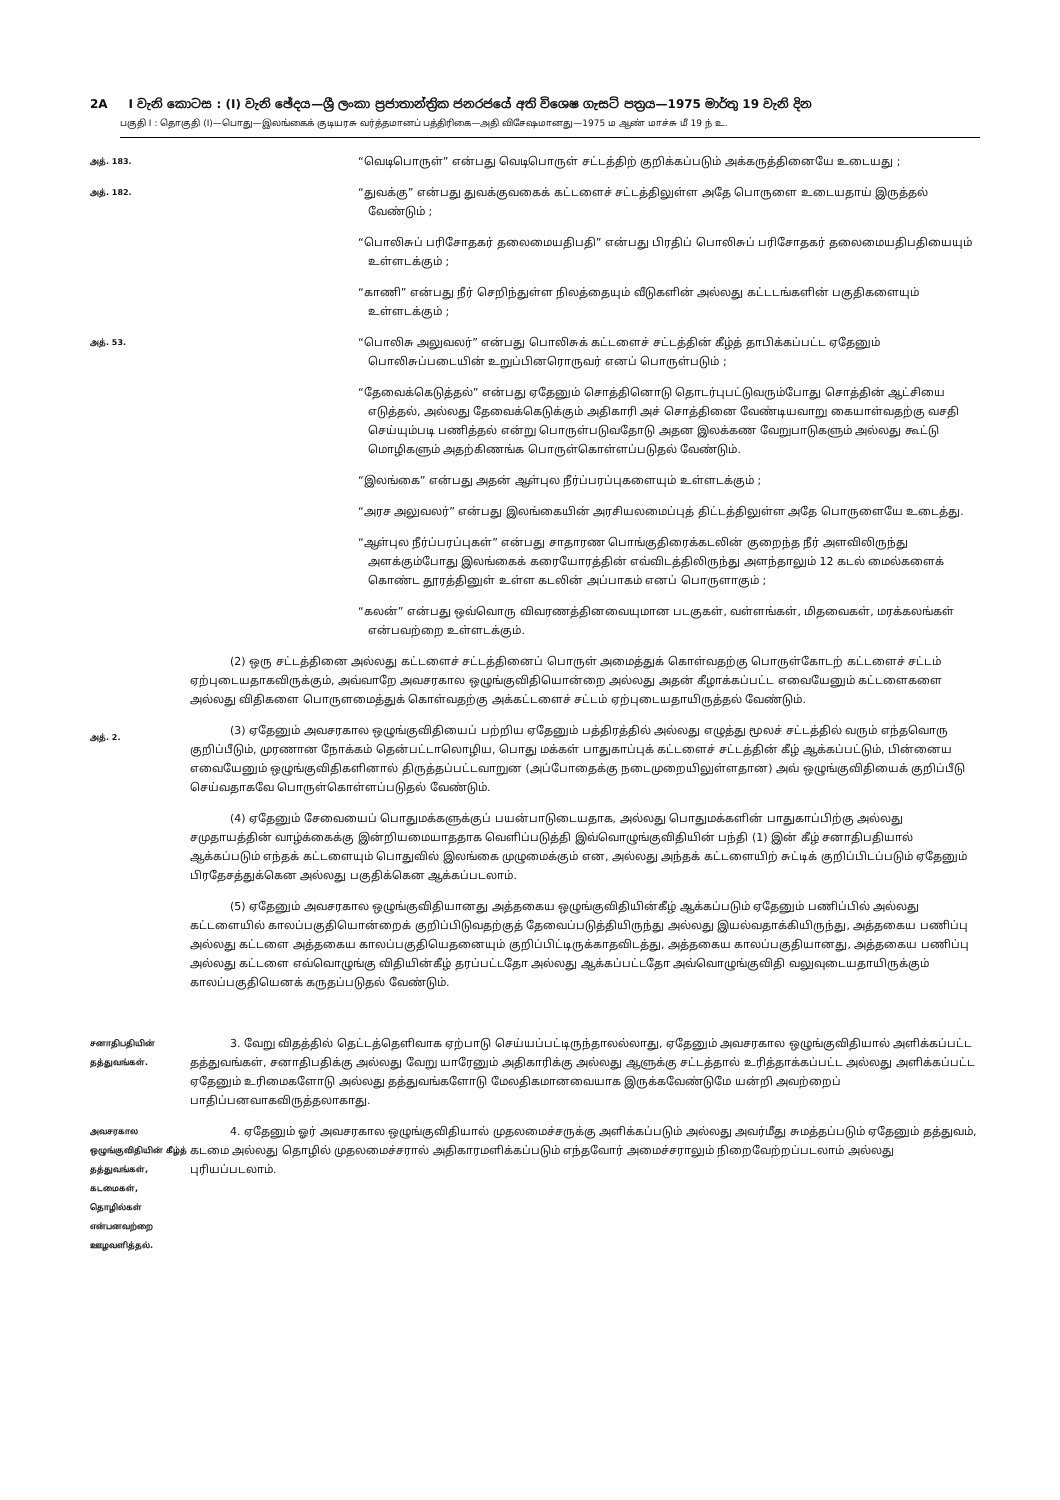2A I වැනි කොටස : (I) වැනි ඡේදය—ශ්‍රී ලංකා ප්‍රජාතාන්ත්‍රික ජනරජයේ අති විශෙෂ ගැසට් පත්‍රය—1975 මාර්තු 19 වැනි දින
பகுதி I : தொகுதி (I)—பொது—இலங்கைக் குடியரசு வர்த்தமானப் பத்திரிகை—அதி விசேஷமானது—1975 ம ஆண் மாச்சு மீ 19 ந் உ.
அத். 183.
“வெடிபொருள்” என்பது வெடிபொருள் சட்டத்திற் குறிக்கப்படும் அக்கருத்தினையே உடையது ;
அத். 182.
“துவக்கு” என்பது துவக்குவகைக் கட்டளைச் சட்டத்திலுள்ள அதே பொருளை உடையதாய் இருத்தல் வேண்டும் ;
“பொலிசுப் பரிசோதகர் தலைமையதிபதி” என்பது பிரதிப் பொலிசுப் பரிசோதகர் தலைமையதிபதியையும் உள்ளடக்கும் ;
“காணி” என்பது நீர் செறிந்துள்ள நிலத்தையும் வீடுகளின் அல்லது கட்டடங்களின் பகுதிகளையும் உள்ளடக்கும் ;
அத். 53.
“பொலிசு அலுவலர்” என்பது பொலிசுக் கட்டளைச் சட்டத்தின் கீழ்த் தாபிக்கப்பட்ட ஏதேனும் பொலிசுப்படையின் உறுப்பினரொருவர் எனப் பொருள்படும் ;
“தேவைக்கெடுத்தல்” என்பது ஏதேனும் சொத்தினொடு தொடர்புபட்டுவரும்போது சொத்தின் ஆட்சியை எடுத்தல், அல்லது தேவைக்கெடுக்கும் அதிகாரி அச் சொத்தினை வேண்டியவாறு கையாள்வதற்கு வசதி செய்யும்படி பணித்தல் என்று பொருள்படுவதோடு அதன இலக்கண வேறுபாடுகளும் அல்லது கூட்டு மொழிகளும் அதற்கிணங்க பொருள்கொள்ளப்படுதல் வேண்டும்.
“இலங்கை” என்பது அதன் ஆள்புல நீர்ப்பரப்புகளையும் உள்ளடக்கும் ;
“அரச அலுவலர்” என்பது இலங்கையின் அரசியலமைப்புத் திட்டத்திலுள்ள அதே பொருளையே உடைத்து.
“ஆள்புல நீர்ப்பரப்புகள்” என்பது சாதாரண பொங்குதிரைக்கடலின் குறைந்த நீர் அளவிலிருந்து அளக்கும்போது இலங்கைக் கரையோரத்தின் எவ்விடத்திலிருந்து அளந்தாலும் 12 கடல் மைல்களைக் கொண்ட தூரத்தினுள் உள்ள கடலின் அப்பாகம் எனப் பொருளாகும் ;
“கலன்” என்பது ஒவ்வொரு விவரணத்தினவையுமான படகுகள், வள்ளங்கள், மிதவைகள், மரக்கலங்கள் என்பவற்றை உள்ளடக்கும்.
அத். 2.
(2) ஒரு சட்டத்தினை அல்லது கட்டளைச் சட்டத்தினைப் பொருள் அமைத்துக் கொள்வதற்கு பொருள்கோடற் கட்டளைச் சட்டம் ஏற்புடையதாகவிருக்கும், அவ்வாறே அவசரகால ஒழுங்குவிதியொன்றை அல்லது அதன் கீழாக்கப்பட்ட எவையேனும் கட்டளைகளை அல்லது விதிகளை பொருளமைத்துக் கொள்வதற்கு அக்கட்டளைச் சட்டம் ஏற்புடையதாயிருத்தல் வேண்டும்.
(3) ஏதேனும் அவசரகால ஒழுங்குவிதியைப் பற்றிய ஏதேனும் பத்திரத்தில் அல்லது எழுத்து மூலச் சட்டத்தில் வரும் எந்தவொரு குறிப்பீடும், முரணான நோக்கம் தென்பட்டாலொழிய, பொது மக்கள் பாதுகாப்புக் கட்டளைச் சட்டத்தின் கீழ் ஆக்கப்பட்டும், பின்னைய எவையேனும் ஒழுங்குவிதிகளினால் திருத்தப்பட்டவாறுன (அப்போதைக்கு நடைமுறையிலுள்ளதான) அவ் ஒழுங்குவிதியைக் குறிப்பீடு செய்வதாகவே பொருள்கொள்ளப்படுதல் வேண்டும்.
(4) ஏதேனும் சேவையைப் பொதுமக்களுக்குப் பயன்பாடுடையதாக, அல்லது பொதுமக்களின் பாதுகாப்பிற்கு அல்லது சமுதாயத்தின் வாழ்க்கைக்கு இன்றியமையாததாக வெளிப்படுத்தி இவ்வொழுங்குவிதியின் பந்தி (1) இன் கீழ் சனாதிபதியால் ஆக்கப்படும் எந்தக் கட்டளையும் பொதுவில் இலங்கை முழுமைக்கும் என, அல்லது அந்தக் கட்டளையிற் சுட்டிக் குறிப்பிடப்படும் ஏதேனும் பிரதேசத்துக்கென அல்லது பகுதிக்கென ஆக்கப்படலாம்.
(5) ஏதேனும் அவசரகால ஒழுங்குவிதியானது அத்தகைய ஒழுங்குவிதியின்கீழ் ஆக்கப்படும் ஏதேனும் பணிப்பில் அல்லது கட்டளையில் காலப்பகுதியொன்றைக் குறிப்பிடுவதற்குத் தேவைப்படுத்தியிருந்து அல்லது இயல்வதாக்கியிருந்து, அத்தகைய பணிப்பு அல்லது கட்டளை அத்தகைய காலப்பகுதியெதனையும் குறிப்பிட்டிருக்காதவிடத்து, அத்தகைய காலப்பகுதியானது, அத்தகைய பணிப்பு அல்லது கட்டளை எவ்வொழுங்கு விதியின்கீழ் தரப்பட்டதோ அல்லது ஆக்கப்பட்டதோ அவ்வொழுங்குவிதி வலுவுடையதாயிருக்கும் காலப்பகுதியெனக் கருதப்படுதல் வேண்டும்.
சனாதிபதியின் தத்துவங்கள்.
3. வேறு விதத்தில் தெட்டத்தெளிவாக ஏற்பாடு செய்யப்பட்டிருந்தாலல்லாது, ஏதேனும் அவசரகால ஒழுங்குவிதியால் அளிக்கப்பட்ட தத்துவங்கள், சனாதிபதிக்கு அல்லது வேறு யாரேனும் அதிகாரிக்கு அல்லது ஆளுக்கு சட்டத்தால் உரித்தாக்கப்பட்ட அல்லது அளிக்கப்பட்ட ஏதேனும் உரிமைகளோடு அல்லது தத்துவங்களோடு மேலதிகமானவையாக இருக்கவேண்டுமே யன்றி அவற்றைப் பாதிப்பனவாகவிருத்தலாகாது.
அவசரகால ஒழுங்குவிதியின் கீழ்த் தத்துவங்கள், கடமைகள், தொழில்கள் என்பனவற்றை ஊழவளித்தல்.
4. ஏதேனும் ஓர் அவசரகால ஒழுங்குவிதியால் முதலமைச்சருக்கு அளிக்கப்படும் அல்லது அவர்மீது சுமத்தப்படும் ஏதேனும் தத்துவம், கடமை அல்லது தொழில் முதலமைச்சரால் அதிகாரமளிக்கப்படும் எந்தவோர் அமைச்சராலும் நிறைவேற்றப்படலாம் அல்லது புரியப்படலாம்.